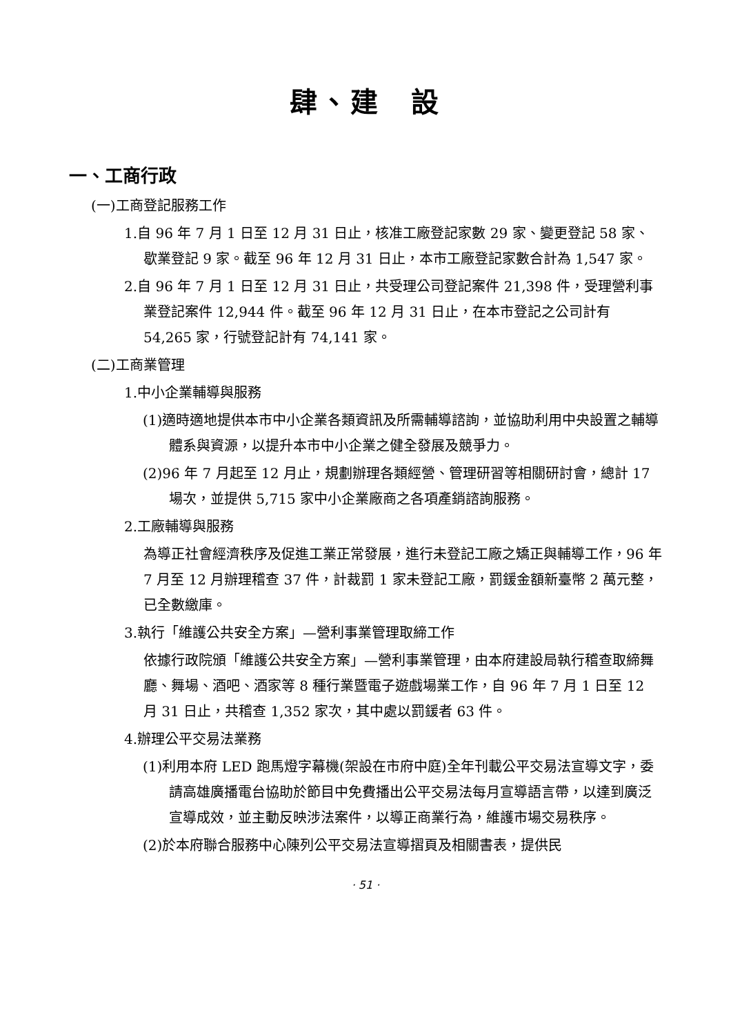肆、建　設
一、工商行政
(一)工商登記服務工作
1.自 96 年 7 月 1 日至 12 月 31 日止，核准工廠登記家數 29 家、變更登記 58 家、歇業登記 9 家。截至 96 年 12 月 31 日止，本市工廠登記家數合計為 1,547 家。
2.自 96 年 7 月 1 日至 12 月 31 日止，共受理公司登記案件 21,398 件，受理營利事業登記案件 12,944 件。截至 96 年 12 月 31 日止，在本市登記之公司計有 54,265 家，行號登記計有 74,141 家。
(二)工商業管理
1.中小企業輔導與服務
(1)適時適地提供本市中小企業各類資訊及所需輔導諮詢，並協助利用中央設置之輔導體系與資源，以提升本市中小企業之健全發展及競爭力。
(2)96 年 7 月起至 12 月止，規劃辦理各類經營、管理研習等相關研討會，總計 17 場次，並提供 5,715 家中小企業廠商之各項產銷諮詢服務。
2.工廠輔導與服務
為導正社會經濟秩序及促進工業正常發展，進行未登記工廠之矯正與輔導工作，96 年 7 月至 12 月辦理稽查 37 件，計裁罰 1 家未登記工廠，罰鍰金額新臺幣 2 萬元整，已全數繳庫。
3.執行「維護公共安全方案」—營利事業管理取締工作
依據行政院頒「維護公共安全方案」—營利事業管理，由本府建設局執行稽查取締舞廳、舞場、酒吧、酒家等 8 種行業暨電子遊戲場業工作，自 96 年 7 月 1 日至 12 月 31 日止，共稽查 1,352 家次，其中處以罰鍰者 63 件。
4.辦理公平交易法業務
(1)利用本府 LED 跑馬燈字幕機(架設在市府中庭)全年刊載公平交易法宣導文字，委請高雄廣播電台協助於節目中免費播出公平交易法每月宣導語言帶，以達到廣泛宣導成效，並主動反映涉法案件，以導正商業行為，維護市場交易秩序。
(2)於本府聯合服務中心陳列公平交易法宣導摺頁及相關書表，提供民
· 51 ·